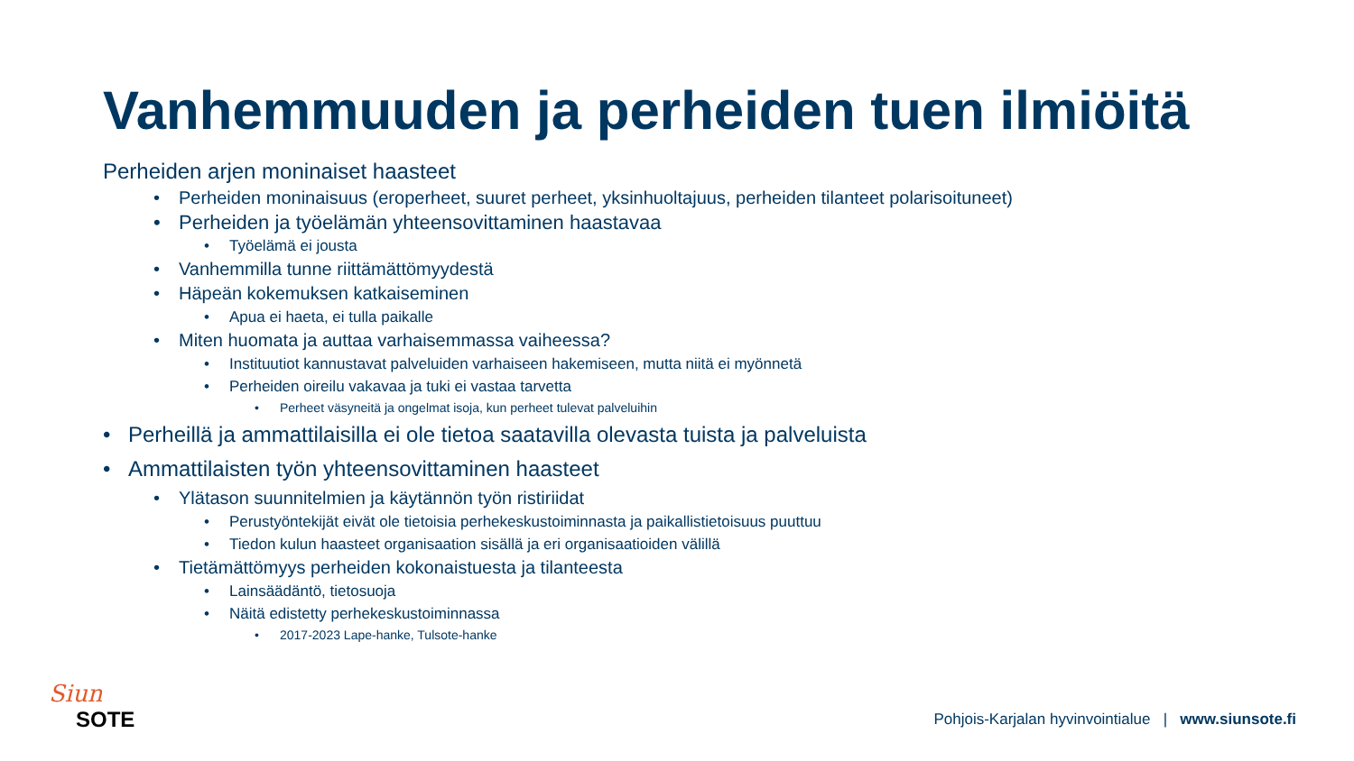Vanhemmuuden ja perheiden tuen ilmiöitä
Perheiden arjen moninaiset haasteet
• Perheiden moninaisuus (eroperheet, suuret perheet, yksinhuoltajuus, perheiden tilanteet polarisoituneet)
• Perheiden ja työelämän yhteensovittaminen haastavaa
• Työelämä ei jousta
• Vanhemmilla tunne riittämättömyydestä
• Häpeän kokemuksen katkaiseminen
• Apua ei haeta, ei tulla paikalle
• Miten huomata ja auttaa varhaisemmassa vaiheessa?
• Instituutiot kannustavat palveluiden varhaiseen hakemiseen, mutta niitä ei myönnetä
• Perheiden oireilu vakavaa ja tuki ei vastaa tarvetta
• Perheet väsyneitä ja ongelmat isoja, kun perheet tulevat palveluihin
• Perheillä ja ammattilaisilla ei ole tietoa saatavilla olevasta tuista ja palveluista
• Ammattilaisten työn yhteensovittaminen haasteet
• Ylätason suunnitelmien ja käytännön työn ristiriidat
• Perustyöntekijät eivät ole tietoisia perhekeskustoiminnasta ja paikallistietoisuus puuttuu
• Tiedon kulun haasteet organisaation sisällä ja eri organisaatioiden välillä
• Tietämättömyys perheiden kokonaistuesta ja tilanteesta
• Lainsäädäntö, tietosuoja
• Näitä edistetty perhekeskustoiminnassa
• 2017-2023 Lape-hanke, Tulsote-hanke
Siun
SOTE
Pohjois-Karjalan hyvinvointialue | www.siunsote.fi